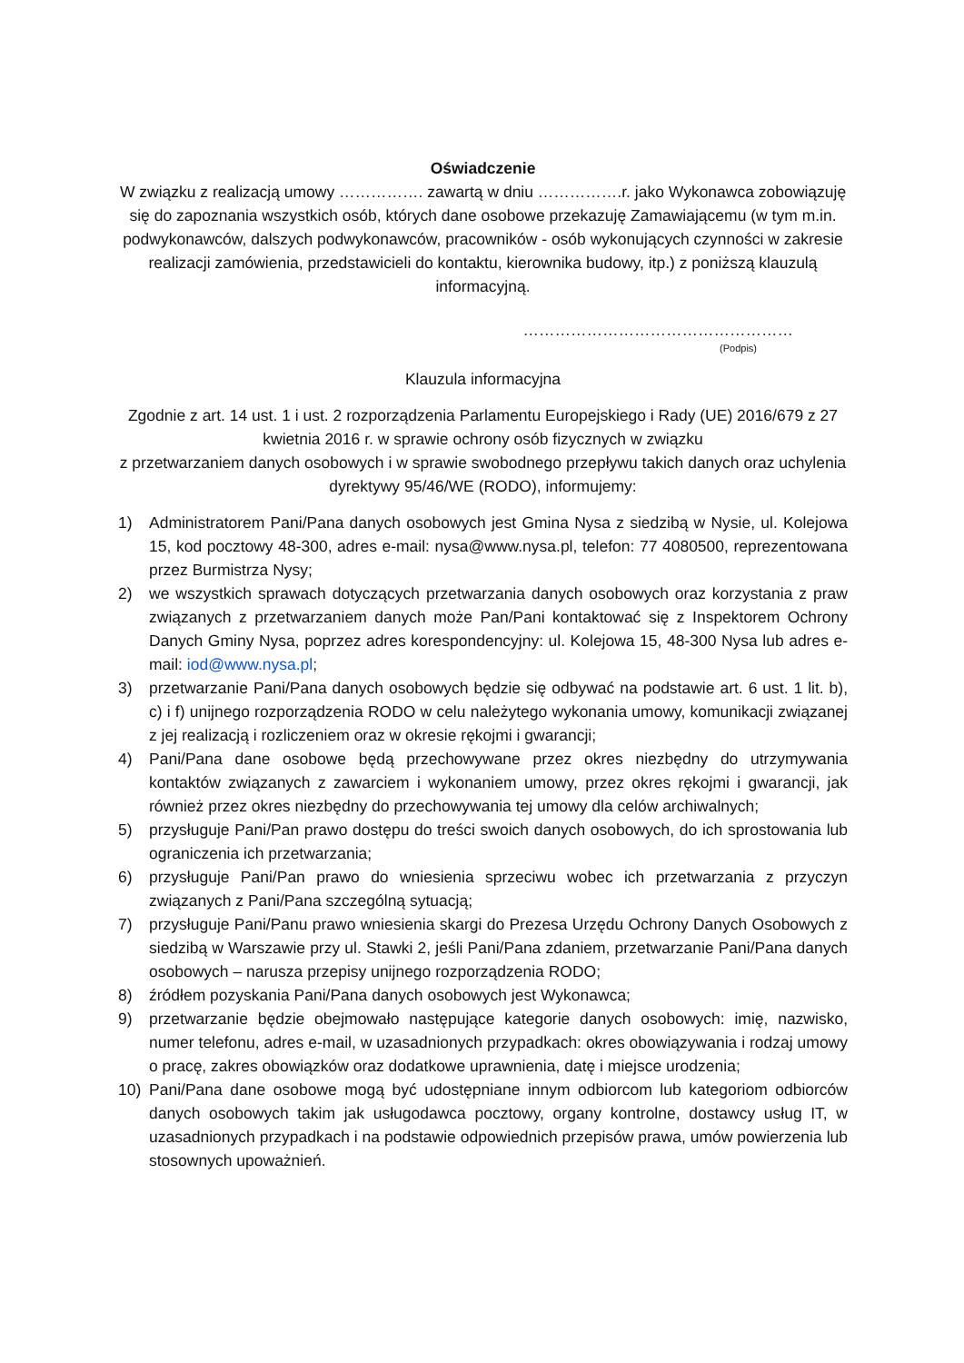Oświadczenie
W związku z realizacją umowy ……………. zawartą w dniu …………….r. jako Wykonawca zobowiązuję się do zapoznania wszystkich osób, których dane osobowe przekazuję Zamawiającemu (w tym m.in. podwykonawców, dalszych podwykonawców, pracowników - osób wykonujących czynności w zakresie realizacji zamówienia, przedstawicieli do kontaktu, kierownika budowy, itp.) z poniższą klauzulą informacyjną.
……………………………………………
(Podpis)
Klauzula informacyjna
Zgodnie z art. 14 ust. 1 i ust. 2 rozporządzenia Parlamentu Europejskiego i Rady (UE) 2016/679 z 27 kwietnia 2016 r. w sprawie ochrony osób fizycznych w związku
z przetwarzaniem danych osobowych i w sprawie swobodnego przepływu takich danych oraz uchylenia dyrektywy 95/46/WE (RODO), informujemy:
1) Administratorem Pani/Pana danych osobowych jest Gmina Nysa z siedzibą w Nysie, ul. Kolejowa 15, kod pocztowy 48-300, adres e-mail: nysa@www.nysa.pl, telefon: 77 4080500, reprezentowana przez Burmistrza Nysy;
2) we wszystkich sprawach dotyczących przetwarzania danych osobowych oraz korzystania z praw związanych z przetwarzaniem danych może Pan/Pani kontaktować się z Inspektorem Ochrony Danych Gminy Nysa, poprzez adres korespondencyjny: ul. Kolejowa 15, 48-300 Nysa lub adres e-mail: iod@www.nysa.pl;
3) przetwarzanie Pani/Pana danych osobowych będzie się odbywać na podstawie art. 6 ust. 1 lit. b), c) i f) unijnego rozporządzenia RODO w celu należytego wykonania umowy, komunikacji związanej z jej realizacją i rozliczeniem oraz w okresie rękojmi i gwarancji;
4) Pani/Pana dane osobowe będą przechowywane przez okres niezbędny do utrzymywania kontaktów związanych z zawarciem i wykonaniem umowy, przez okres rękojmi i gwarancji, jak również przez okres niezbędny do przechowywania tej umowy dla celów archiwalnych;
5) przysługuje Pani/Pan prawo dostępu do treści swoich danych osobowych, do ich sprostowania lub ograniczenia ich przetwarzania;
6) przysługuje Pani/Pan prawo do wniesienia sprzeciwu wobec ich przetwarzania z przyczyn związanych z Pani/Pana szczególną sytuacją;
7) przysługuje Pani/Panu prawo wniesienia skargi do Prezesa Urzędu Ochrony Danych Osobowych z siedzibą w Warszawie przy ul. Stawki 2, jeśli Pani/Pana zdaniem, przetwarzanie Pani/Pana danych osobowych – narusza przepisy unijnego rozporządzenia RODO;
8) źródłem pozyskania Pani/Pana danych osobowych jest Wykonawca;
9) przetwarzanie będzie obejmowało następujące kategorie danych osobowych: imię, nazwisko, numer telefonu, adres e-mail, w uzasadnionych przypadkach: okres obowiązywania i rodzaj umowy o pracę, zakres obowiązków oraz dodatkowe uprawnienia, datę i miejsce urodzenia;
10) Pani/Pana dane osobowe mogą być udostępniane innym odbiorcom lub kategoriom odbiorców danych osobowych takim jak usługodawca pocztowy, organy kontrolne, dostawcy usług IT, w uzasadnionych przypadkach i na podstawie odpowiednich przepisów prawa, umów powierzenia lub stosownych upoważnień.